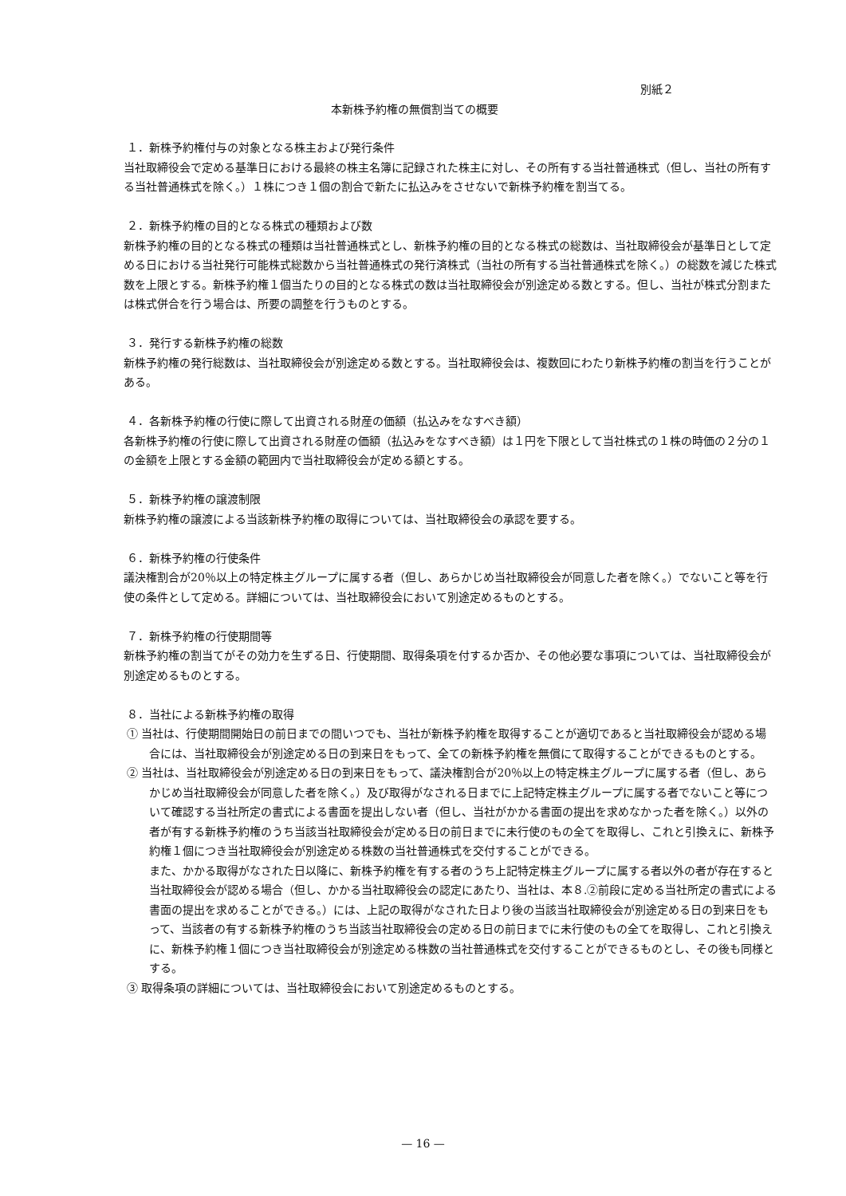別紙２
本新株予約権の無償割当ての概要
１．新株予約権付与の対象となる株主および発行条件
当社取締役会で定める基準日における最終の株主名簿に記録された株主に対し、その所有する当社普通株式（但し、当社の所有する当社普通株式を除く。）１株につき１個の割合で新たに払込みをさせないで新株予約権を割当てる。
２．新株予約権の目的となる株式の種類および数
新株予約権の目的となる株式の種類は当社普通株式とし、新株予約権の目的となる株式の総数は、当社取締役会が基準日として定める日における当社発行可能株式総数から当社普通株式の発行済株式（当社の所有する当社普通株式を除く。）の総数を減じた株式数を上限とする。新株予約権１個当たりの目的となる株式の数は当社取締役会が別途定める数とする。但し、当社が株式分割または株式併合を行う場合は、所要の調整を行うものとする。
３．発行する新株予約権の総数
新株予約権の発行総数は、当社取締役会が別途定める数とする。当社取締役会は、複数回にわたり新株予約権の割当を行うことがある。
４．各新株予約権の行使に際して出資される財産の価額（払込みをなすべき額）
各新株予約権の行使に際して出資される財産の価額（払込みをなすべき額）は１円を下限として当社株式の１株の時価の２分の１の金額を上限とする金額の範囲内で当社取締役会が定める額とする。
５．新株予約権の譲渡制限
新株予約権の譲渡による当該新株予約権の取得については、当社取締役会の承認を要する。
６．新株予約権の行使条件
議決権割合が20％以上の特定株主グループに属する者（但し、あらかじめ当社取締役会が同意した者を除く。）でないこと等を行使の条件として定める。詳細については、当社取締役会において別途定めるものとする。
７．新株予約権の行使期間等
新株予約権の割当てがその効力を生ずる日、行使期間、取得条項を付するか否か、その他必要な事項については、当社取締役会が別途定めるものとする。
８．当社による新株予約権の取得
① 当社は、行使期間開始日の前日までの間いつでも、当社が新株予約権を取得することが適切であると当社取締役会が認める場合には、当社取締役会が別途定める日の到来日をもって、全ての新株予約権を無償にて取得することができるものとする。
② 当社は、当社取締役会が別途定める日の到来日をもって、議決権割合が20％以上の特定株主グループに属する者（但し、あらかじめ当社取締役会が同意した者を除く。）及び取得がなされる日までに上記特定株主グループに属する者でないこと等について確認する当社所定の書式による書面を提出しない者（但し、当社がかかる書面の提出を求めなかった者を除く。）以外の者が有する新株予約権のうち当該当社取締役会が定める日の前日までに未行使のもの全てを取得し、これと引換えに、新株予約権１個につき当社取締役会が別途定める株数の当社普通株式を交付することができる。
また、かかる取得がなされた日以降に、新株予約権を有する者のうち上記特定株主グループに属する者以外の者が存在すると当社取締役会が認める場合（但し、かかる当社取締役会の認定にあたり、当社は、本８.②前段に定める当社所定の書式による書面の提出を求めることができる。）には、上記の取得がなされた日より後の当該当社取締役会が別途定める日の到来日をもって、当該者の有する新株予約権のうち当該当社取締役会の定める日の前日までに未行使のもの全てを取得し、これと引換えに、新株予約権１個につき当社取締役会が別途定める株数の当社普通株式を交付することができるものとし、その後も同様とする。
③ 取得条項の詳細については、当社取締役会において別途定めるものとする。
— 16 —